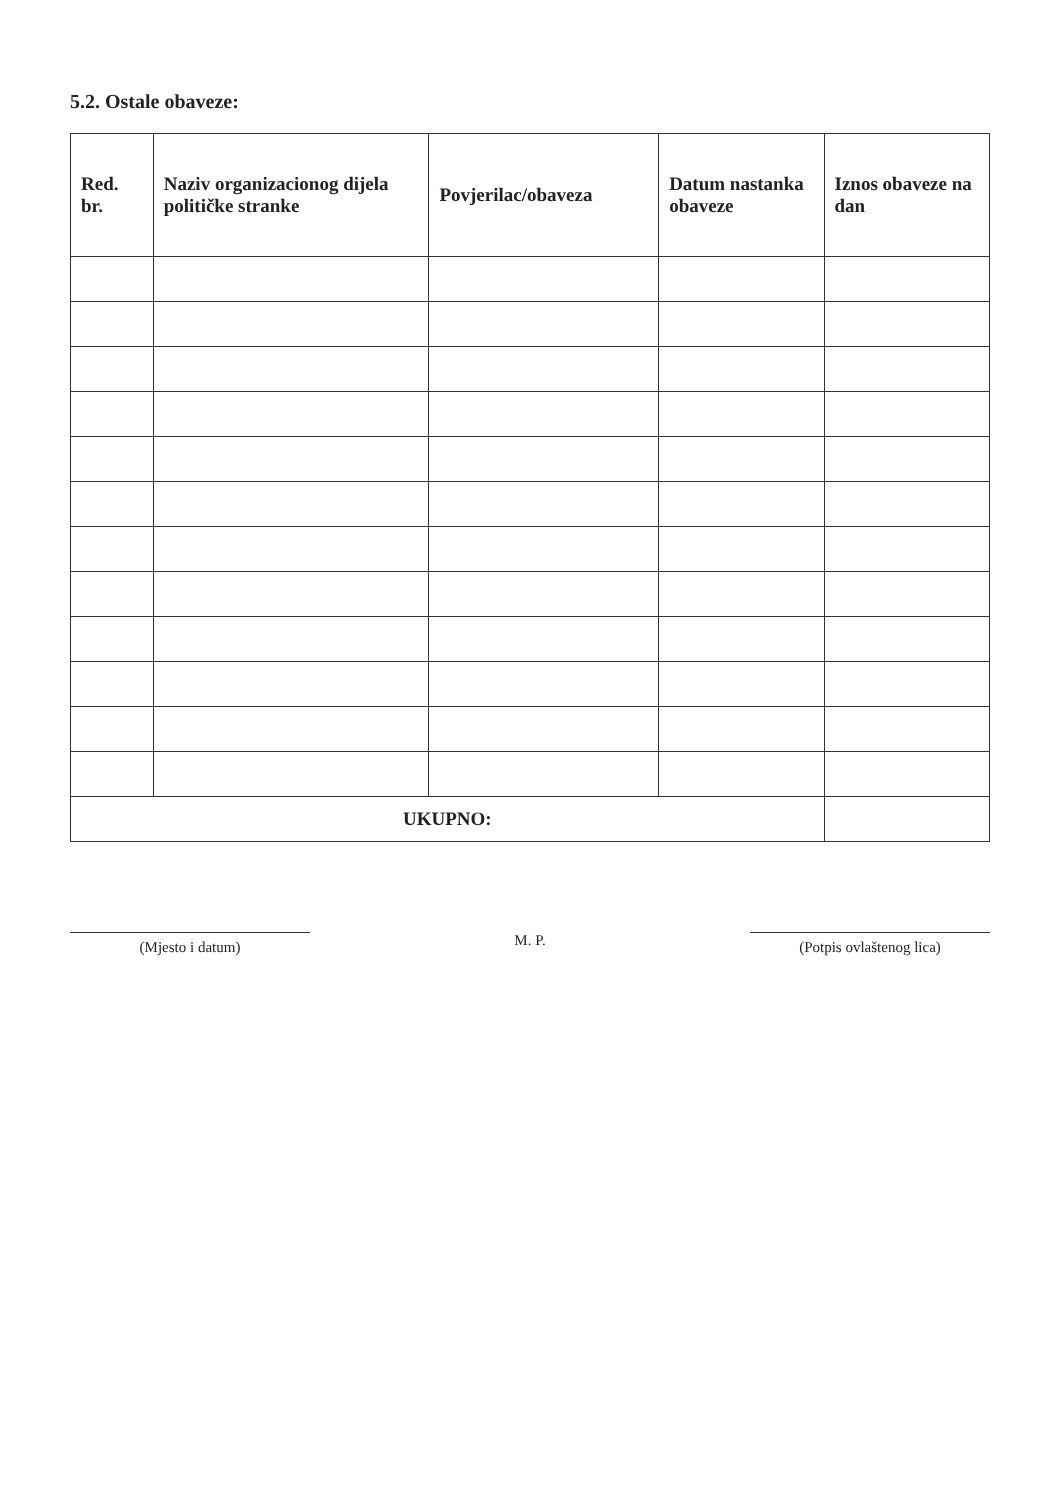5.2. Ostale obaveze:
| Red. br. | Naziv organizacionog dijela političke stranke | Povjerilac/obaveza | Datum nastanka obaveze | Iznos obaveze na dan |
| --- | --- | --- | --- | --- |
| UKUPNO: | | | | |
(Mjesto i datum)
M. P.
(Potpis ovlaštenog lica)